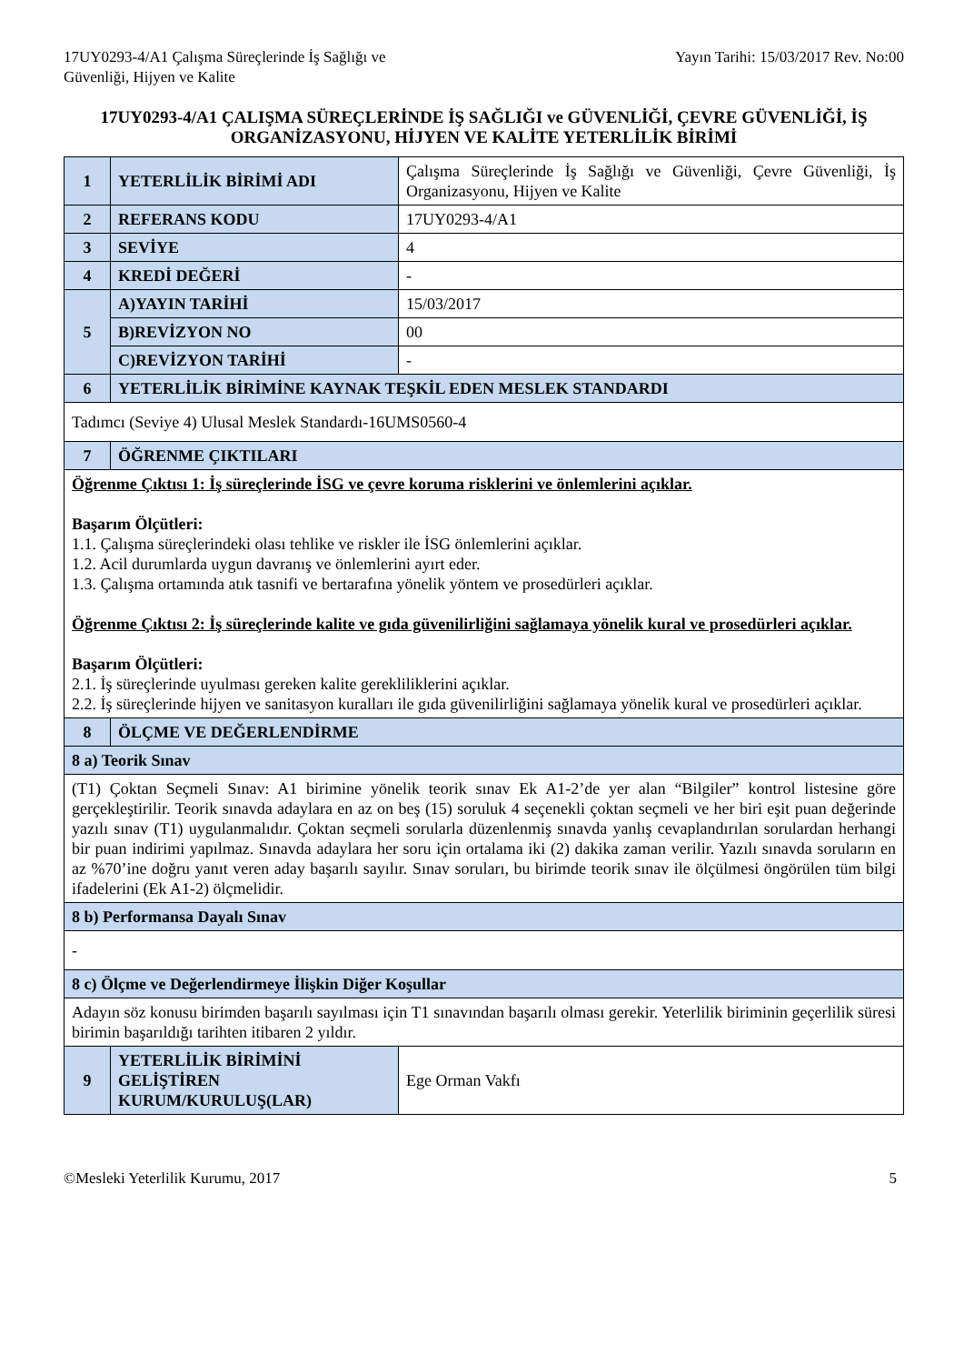17UY0293-4/A1 Çalışma Süreçlerinde İş Sağlığı ve
Güvenliği, Hijyen ve Kalite
Yayın Tarihi: 15/03/2017 Rev. No:00
17UY0293-4/A1 ÇALIŞMA SÜREÇLERİNDE İŞ SAĞLIĞI ve GÜVENLİĞİ, ÇEVRE GÜVENLİĞİ, İŞ ORGANİZASYONU, HİJYEN VE KALİTE YETERLİLİK BİRİMİ
| 1 | YETERLİLİK BİRİMİ ADI | Çalışma Süreçlerinde İş Sağlığı ve Güvenliği, Çevre Güvenliği, İş Organizasyonu, Hijyen ve Kalite |
| 2 | REFERANS KODU | 17UY0293-4/A1 |
| 3 | SEVİYE | 4 |
| 4 | KREDİ DEĞERİ | - |
| 5 | A)YAYIN TARİHİ | 15/03/2017 |
| | B)REVİZYON NO | 00 |
| | C)REVİZYON TARİHİ | - |
| 6 | YETERLİLİK BİRİMİNE KAYNAK TEŞKİL EDEN MESLEK STANDARDI | |
| Tadımcı (Seviye 4) Ulusal Meslek Standardı-16UMS0560-4 | | |
| 7 | ÖĞRENME ÇIKTILARI | |
| Öğrenme Çıktısı 1: İş süreçlerinde İSG ve çevre koruma risklerini ve önlemlerini açıklar. Başarım Ölçütleri: 1.1. Çalışma süreçlerindeki olası tehlike ve riskler ile İSG önlemlerini açıklar. 1.2. Acil durumlarda uygun davranış ve önlemlerini ayırt eder. 1.3. Çalışma ortamında atık tasnifi ve bertarafına yönelik yöntem ve prosedürleri açıklar. Öğrenme Çıktısı 2: İş süreçlerinde kalite ve gıda güvenilirliğini sağlamaya yönelik kural ve prosedürleri açıklar. Başarım Ölçütleri: 2.1. İş süreçlerinde uyulması gereken kalite gerekliliklerini açıklar. 2.2. İş süreçlerinde hijyen ve sanitasyon kuralları ile gıda güvenilirliğini sağlamaya yönelik kural ve prosedürleri açıklar. | | |
| 8 | ÖLÇME VE DEĞERLENDİRME | |
| 8 a) Teorik Sınav | | |
| (T1) Çoktan Seçmeli Sınav: A1 birimine yönelik teorik sınav Ek A1-2’de yer alan “Bilgiler” kontrol listesine göre gerçekleştirilir. Teorik sınavda adaylara en az on beş (15) soruluk 4 seçenekli çoktan seçmeli ve her biri eşit puan değerinde yazılı sınav (T1) uygulanmalıdır. Çoktan seçmeli sorularla düzenlenmiş sınavda yanlış cevaplandırılan sorulardan herhangi bir puan indirimi yapılmaz. Sınavda adaylara her soru için ortalama iki (2) dakika zaman verilir. Yazılı sınavda soruların en az %70’ine doğru yanıt veren aday başarılı sayılır. Sınav soruları, bu birimde teorik sınav ile ölçülmesi öngörülen tüm bilgi ifadelerini (Ek A1-2) ölçmelidir. | | |
| 8 b) Performansa Dayalı Sınav | | |
| - | | |
| 8 c) Ölçme ve Değerlendirmeye İlişkin Diğer Koşullar | | |
| Adayın söz konusu birimden başarılı sayılması için T1 sınavından başarılı olması gerekir. Yeterlilik biriminin geçerlilik süresi birimin başarıldığı tarihten itibaren 2 yıldır. | | |
| 9 | YETERLİLİK BİRİMİNİ GELİŞTİREN KURUM/KURULUŞ(LAR) | Ege Orman Vakfı |
©Mesleki Yeterlilik Kurumu, 2017
5